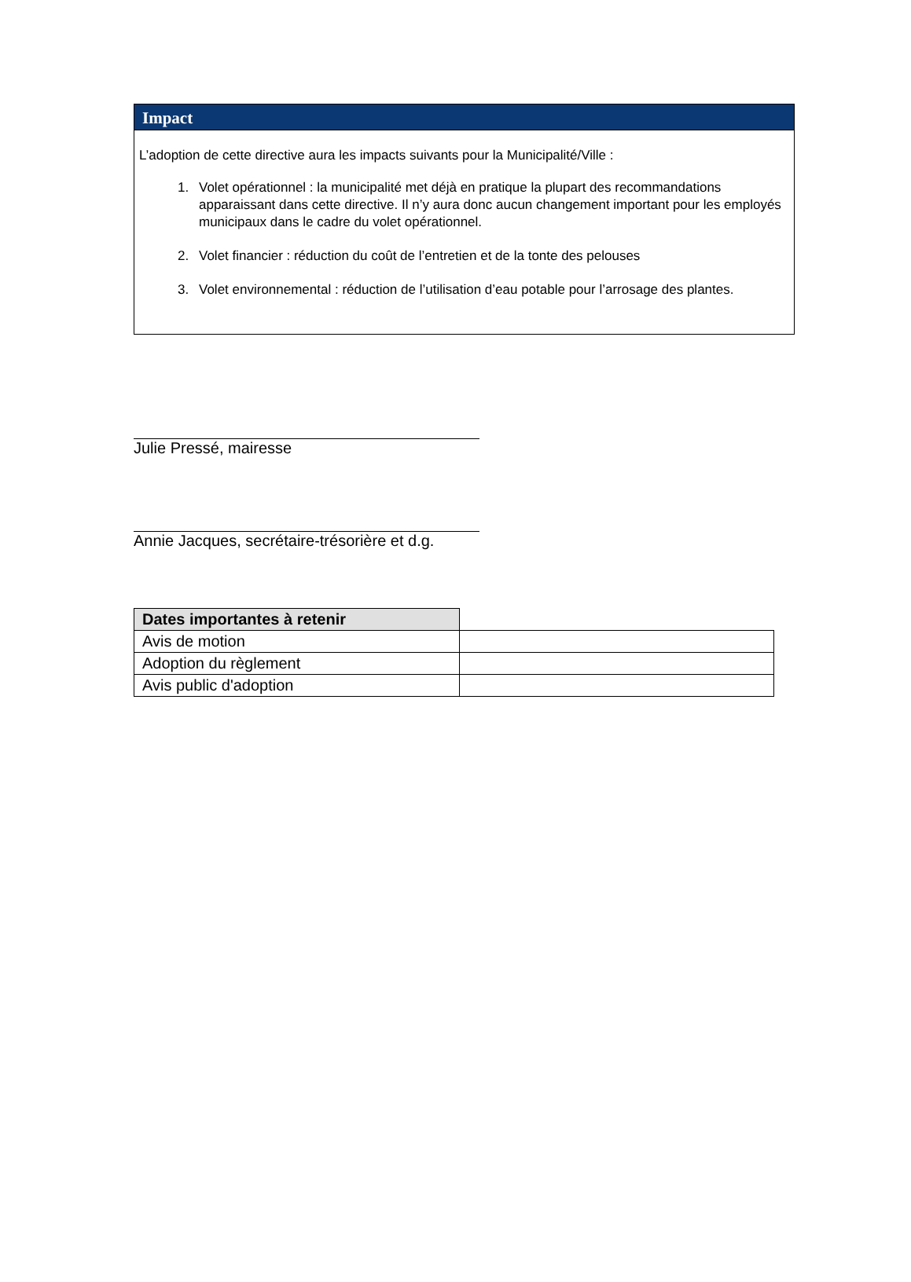Impact
L’adoption de cette directive aura les impacts suivants pour la Municipalité/Ville :
1. Volet opérationnel : la municipalité met déjà en pratique la plupart des recommandations apparaissant dans cette directive. Il n’y aura donc aucun changement important pour les employés municipaux dans le cadre du volet opérationnel.
2. Volet financier : réduction du coût de l’entretien et de la tonte des pelouses
3. Volet environnemental : réduction de l’utilisation d’eau potable pour l’arrosage des plantes.
Julie Pressé, mairesse
Annie Jacques, secrétaire-trésorière et d.g.
| Dates importantes à retenir | |
| Avis de motion | |
| Adoption du règlement | |
| Avis public d'adoption | |